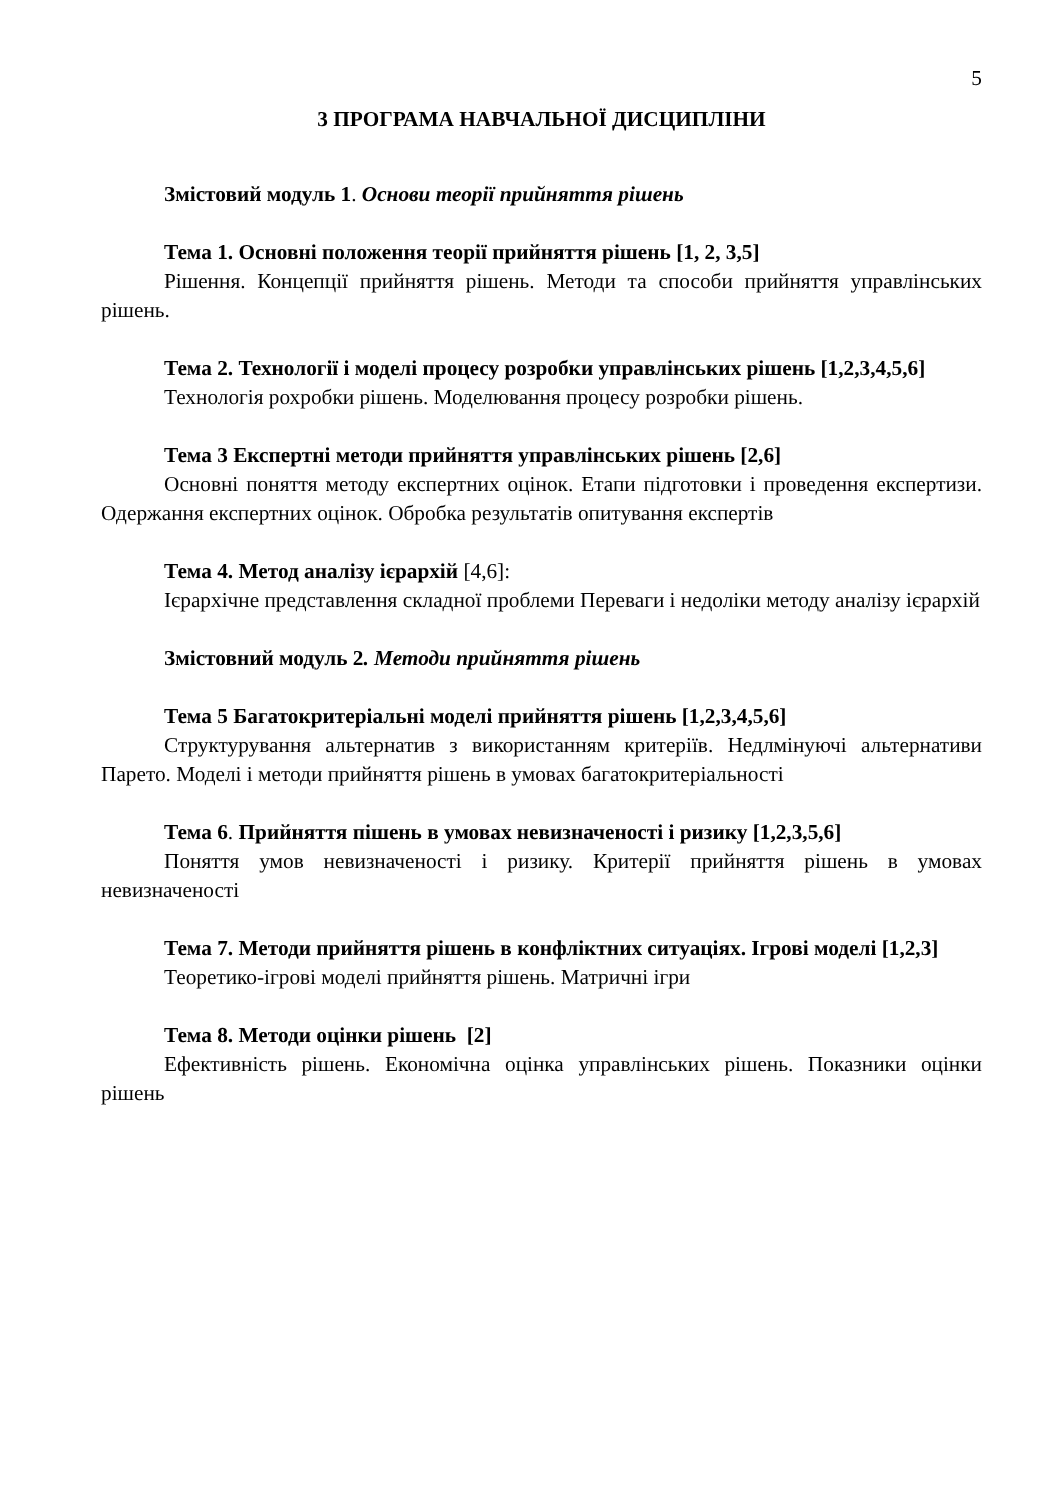5
3 ПРОГРАМА НАВЧАЛЬНОЇ ДИСЦИПЛІНИ
Змістовий модуль 1. Основи теорії прийняття рішень
Тема 1. Основні положення теорії прийняття рішень [1, 2, 3,5]
Рішення. Концепції прийняття рішень. Методи та способи прийняття управлінських рішень.
Тема 2. Технології і моделі процесу розробки управлінських рішень [1,2,3,4,5,6]
Технологія рохробки рішень. Моделювання процесу розробки рішень.
Тема 3 Експертні методи прийняття управлінських рішень [2,6]
Основні поняття методу експертних оцінок. Етапи підготовки і проведення експертизи. Одержання експертних оцінок. Обробка результатів опитування експертів
Тема 4. Метод аналізу ієрархій [4,6]:
Ієрархічне представлення складної проблеми Переваги і недоліки методу аналізу ієрархій
Змістовний модуль 2. Методи прийняття рішень
Тема 5 Багатокритеріальні моделі прийняття рішень [1,2,3,4,5,6]
Структурування альтернатив з використанням критеріїв. Недлмінуючі альтернативи Парето. Моделі і методи прийняття рішень в умовах багатокритеріальності
Тема 6. Прийняття пішень в умовах невизначеності і ризику [1,2,3,5,6]
Поняття умов невизначеності і ризику. Критерії прийняття рішень в умовах невизначеності
Тема 7. Методи прийняття рішень в конфліктних ситуаціях. Ігрові моделі [1,2,3]
Теоретико-ігрові моделі прийняття рішень. Матричні ігри
Тема 8. Методи оцінки рішень [2]
Ефективність рішень. Економічна оцінка управлінських рішень. Показники оцінки рішень